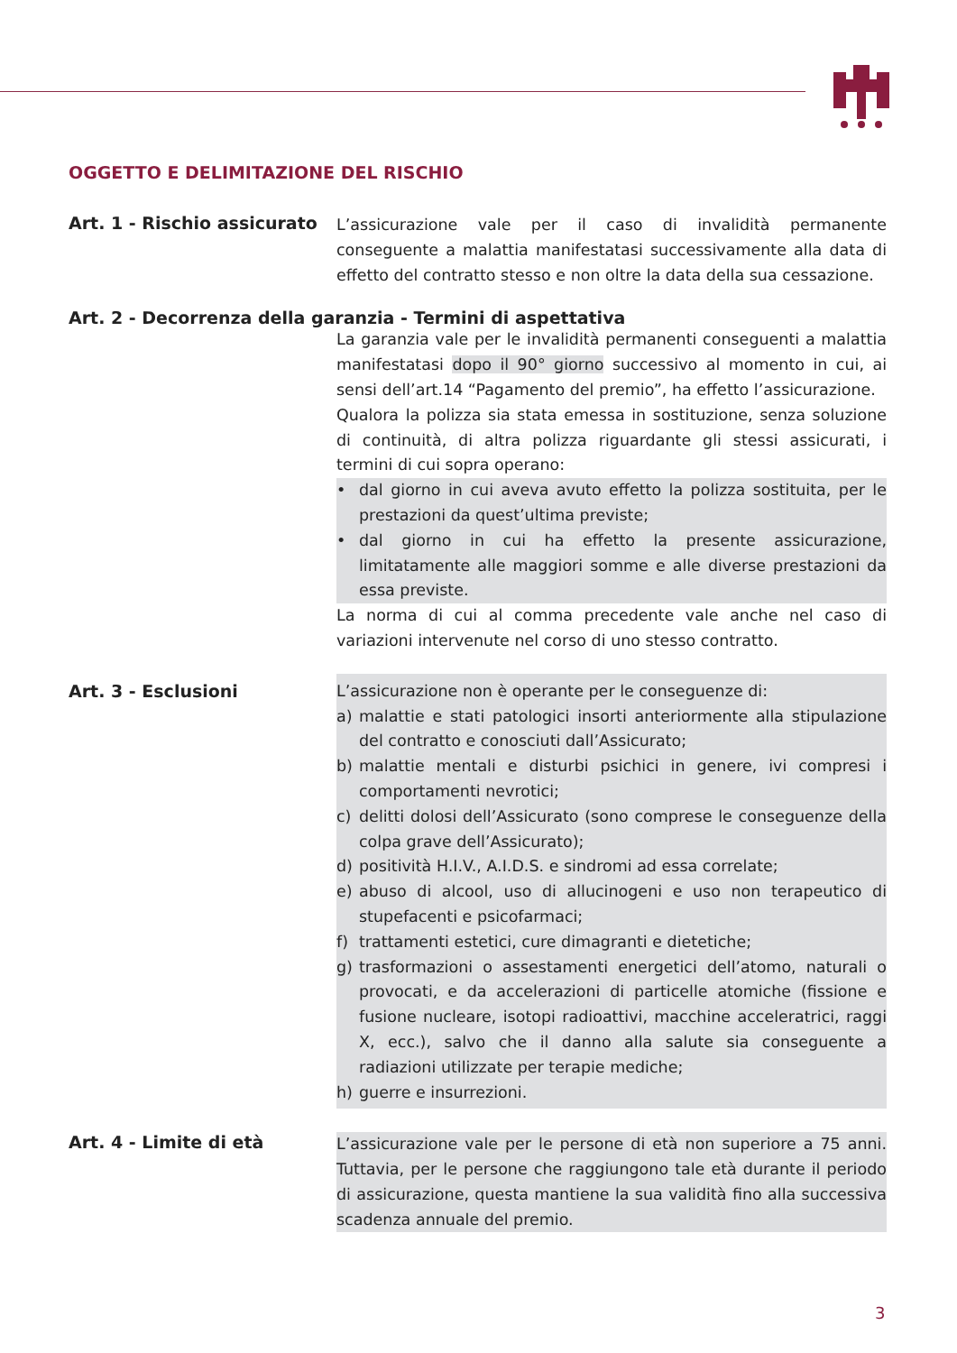OGGETTO E DELIMITAZIONE DEL RISCHIO
Art. 1 - Rischio assicurato
L’assicurazione vale per il caso di invalidità permanente conseguente a malattia manifestatasi successivamente alla data di effetto del contratto stesso e non oltre la data della sua cessazione.
Art. 2 - Decorrenza della garanzia - Termini di aspettativa
La garanzia vale per le invalidità permanenti conseguenti a malattia manifestatasi dopo il 90° giorno successivo al momento in cui, ai sensi dell’art.14 “Pagamento del premio”, ha effetto l’assicurazione.
Qualora la polizza sia stata emessa in sostituzione, senza soluzione di continuità, di altra polizza riguardante gli stessi assicurati, i termini di cui sopra operano:
• dal giorno in cui aveva avuto effetto la polizza sostituita, per le prestazioni da quest’ultima previste;
• dal giorno in cui ha effetto la presente assicurazione, limitatamente alle maggiori somme e alle diverse prestazioni da essa previste.
La norma di cui al comma precedente vale anche nel caso di variazioni intervenute nel corso di uno stesso contratto.
Art. 3 - Esclusioni
L’assicurazione non è operante per le conseguenze di:
a) malattie e stati patologici insorti anteriormente alla stipulazione del contratto e conosciuti dall’Assicurato;
b) malattie mentali e disturbi psichici in genere, ivi compresi i comportamenti nevrotici;
c) delitti dolosi dell’Assicurato (sono comprese le conseguenze della colpa grave dell’Assicurato);
d) positività H.I.V., A.I.D.S. e sindromi ad essa correlate;
e) abuso di alcool, uso di allucinogeni e uso non terapeutico di stupefacenti e psicofarmaci;
f) trattamenti estetici, cure dimagranti e dietetiche;
g) trasformazioni o assestamenti energetici dell’atomo, naturali o provocati, e da accelerazioni di particelle atomiche (fissione e fusione nucleare, isotopi radioattivi, macchine acceleratrici, raggi X, ecc.), salvo che il danno alla salute sia conseguente a radiazioni utilizzate per terapie mediche;
h) guerre e insurrezioni.
Art. 4 - Limite di età
L’assicurazione vale per le persone di età non superiore a 75 anni. Tuttavia, per le persone che raggiungono tale età durante il periodo di assicurazione, questa mantiene la sua validità fino alla successiva scadenza annuale del premio.
3